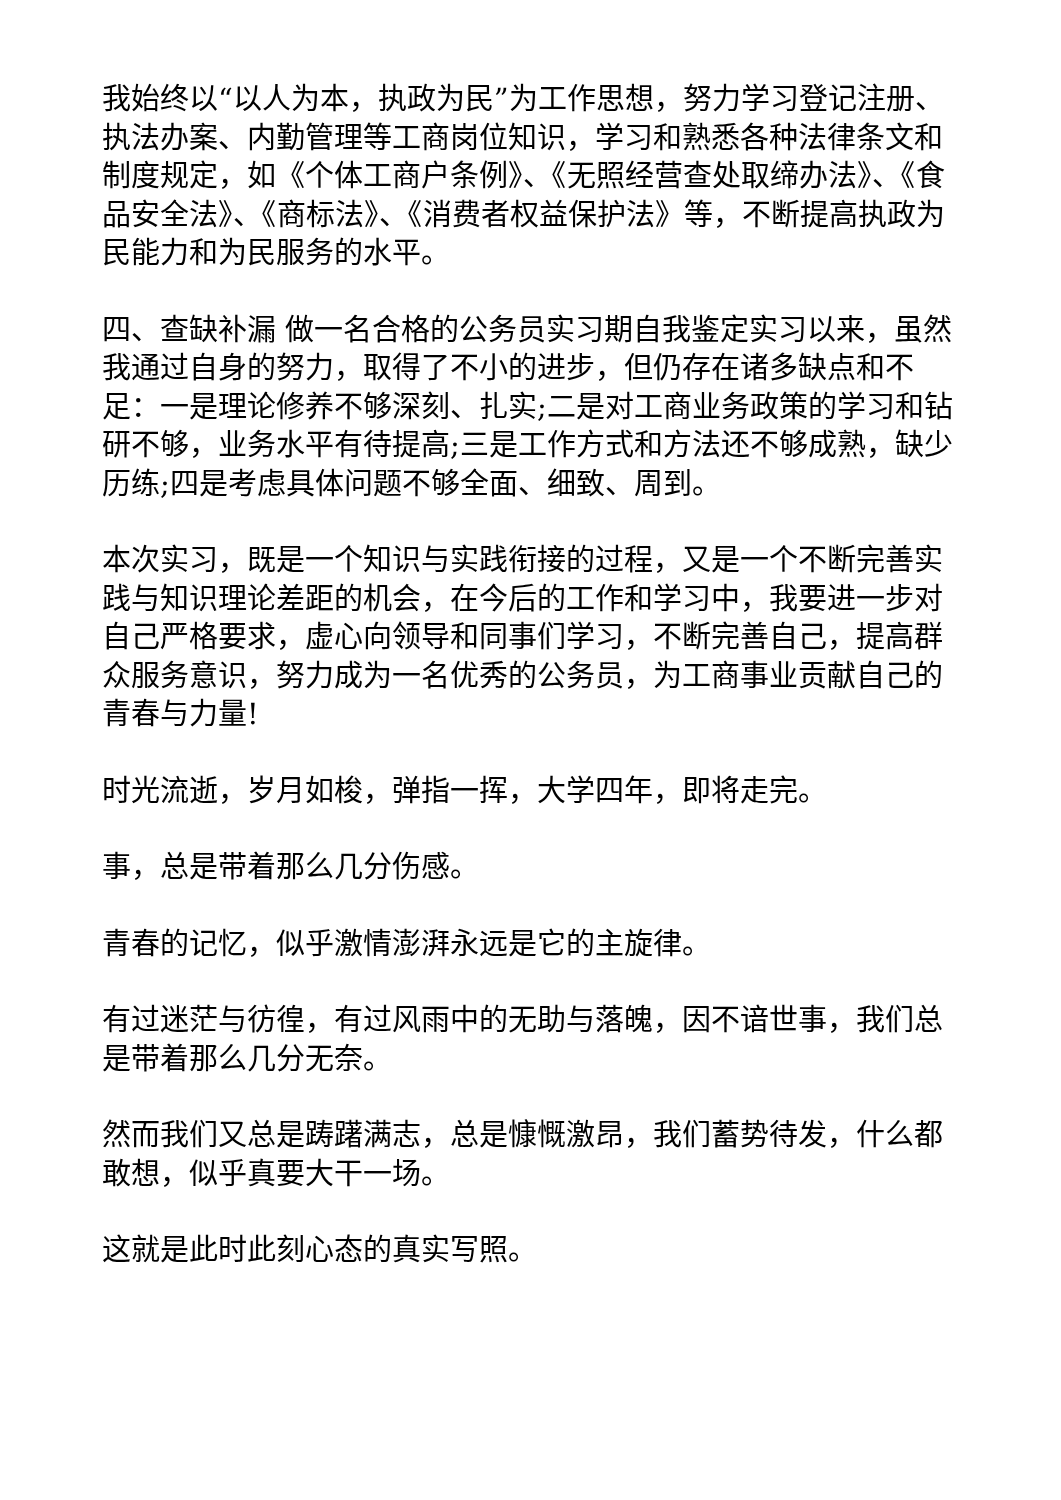我始终以“以人为本，执政为民”为工作思想，努力学习登记注册、执法办案、内勤管理等工商岗位知识，学习和熟悉各种法律条文和制度规定，如《个体工商户条例》、《无照经营查处取缔办法》、《食品安全法》、《商标法》、《消费者权益保护法》等，不断提高执政为民能力和为民服务的水平。
四、查缺补漏 做一名合格的公务员实习期自我鉴定实习以来，虽然我通过自身的努力，取得了不小的进步，但仍存在诸多缺点和不足：一是理论修养不够深刻、扎实;二是对工商业务政策的学习和钻研不够，业务水平有待提高;三是工作方式和方法还不够成熟，缺少历练;四是考虑具体问题不够全面、细致、周到。
本次实习，既是一个知识与实践衔接的过程，又是一个不断完善实践与知识理论差距的机会，在今后的工作和学习中，我要进一步对自己严格要求，虚心向领导和同事们学习，不断完善自己，提高群众服务意识，努力成为一名优秀的公务员，为工商事业贡献自己的青春与力量!
时光流逝，岁月如梭，弹指一挥，大学四年，即将走完。
事，总是带着那么几分伤感。
青春的记忆，似乎激情澎湃永远是它的主旋律。
有过迷茫与彷徨，有过风雨中的无助与落魄，因不谙世事，我们总是带着那么几分无奈。
然而我们又总是踌躇满志，总是慷慨激昂，我们蓄势待发，什么都敢想，似乎真要大干一场。
这就是此时此刻心态的真实写照。